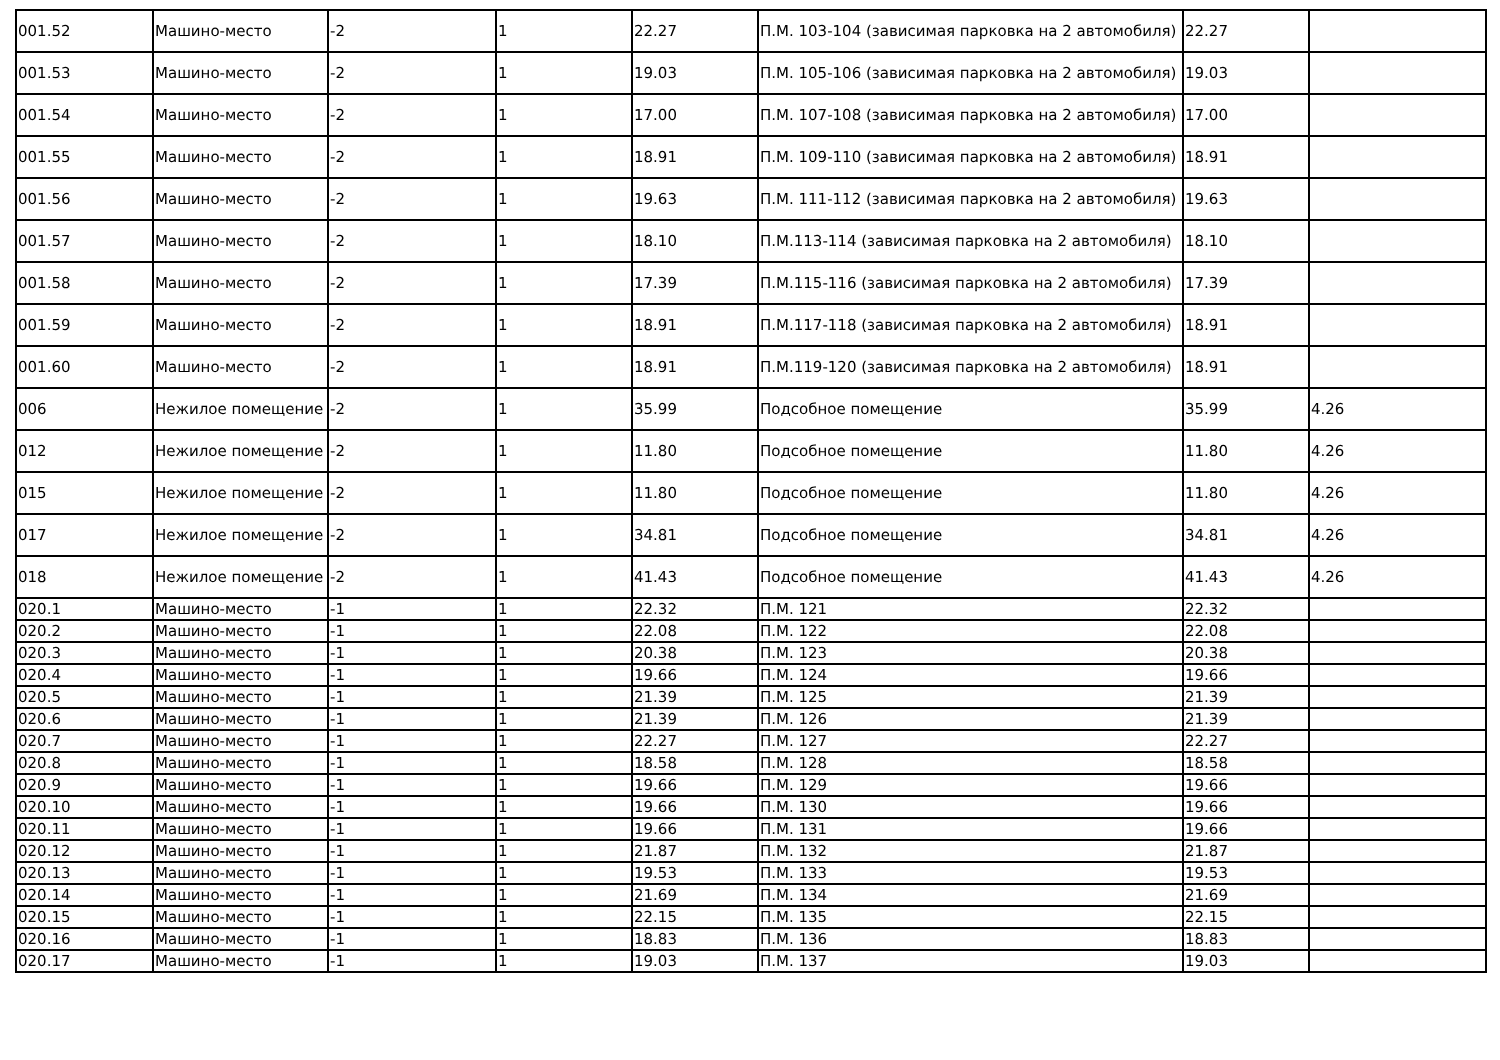| 001.52 | Машино-место | -2 | 1 | 22.27 | П.М. 103-104 (зависимая парковка на 2 автомобиля) | 22.27 | |
| 001.53 | Машино-место | -2 | 1 | 19.03 | П.М. 105-106 (зависимая парковка на 2 автомобиля) | 19.03 | |
| 001.54 | Машино-место | -2 | 1 | 17.00 | П.М. 107-108 (зависимая парковка на 2 автомобиля) | 17.00 | |
| 001.55 | Машино-место | -2 | 1 | 18.91 | П.М. 109-110 (зависимая парковка на 2 автомобиля) | 18.91 | |
| 001.56 | Машино-место | -2 | 1 | 19.63 | П.М. 111-112 (зависимая парковка на 2 автомобиля) | 19.63 | |
| 001.57 | Машино-место | -2 | 1 | 18.10 | П.М.113-114 (зависимая парковка на 2 автомобиля) | 18.10 | |
| 001.58 | Машино-место | -2 | 1 | 17.39 | П.М.115-116 (зависимая парковка на 2 автомобиля) | 17.39 | |
| 001.59 | Машино-место | -2 | 1 | 18.91 | П.М.117-118 (зависимая парковка на 2 автомобиля) | 18.91 | |
| 001.60 | Машино-место | -2 | 1 | 18.91 | П.М.119-120 (зависимая парковка на 2 автомобиля) | 18.91 | |
| 006 | Нежилое помещение | -2 | 1 | 35.99 | Подсобное помещение | 35.99 | 4.26 |
| 012 | Нежилое помещение | -2 | 1 | 11.80 | Подсобное помещение | 11.80 | 4.26 |
| 015 | Нежилое помещение | -2 | 1 | 11.80 | Подсобное помещение | 11.80 | 4.26 |
| 017 | Нежилое помещение | -2 | 1 | 34.81 | Подсобное помещение | 34.81 | 4.26 |
| 018 | Нежилое помещение | -2 | 1 | 41.43 | Подсобное помещение | 41.43 | 4.26 |
| 020.1 | Машино-место | -1 | 1 | 22.32 | П.М. 121 | 22.32 | |
| 020.2 | Машино-место | -1 | 1 | 22.08 | П.М. 122 | 22.08 | |
| 020.3 | Машино-место | -1 | 1 | 20.38 | П.М. 123 | 20.38 | |
| 020.4 | Машино-место | -1 | 1 | 19.66 | П.М. 124 | 19.66 | |
| 020.5 | Машино-место | -1 | 1 | 21.39 | П.М. 125 | 21.39 | |
| 020.6 | Машино-место | -1 | 1 | 21.39 | П.М. 126 | 21.39 | |
| 020.7 | Машино-место | -1 | 1 | 22.27 | П.М. 127 | 22.27 | |
| 020.8 | Машино-место | -1 | 1 | 18.58 | П.М. 128 | 18.58 | |
| 020.9 | Машино-место | -1 | 1 | 19.66 | П.М. 129 | 19.66 | |
| 020.10 | Машино-место | -1 | 1 | 19.66 | П.М. 130 | 19.66 | |
| 020.11 | Машино-место | -1 | 1 | 19.66 | П.М. 131 | 19.66 | |
| 020.12 | Машино-место | -1 | 1 | 21.87 | П.М. 132 | 21.87 | |
| 020.13 | Машино-место | -1 | 1 | 19.53 | П.М. 133 | 19.53 | |
| 020.14 | Машино-место | -1 | 1 | 21.69 | П.М. 134 | 21.69 | |
| 020.15 | Машино-место | -1 | 1 | 22.15 | П.М. 135 | 22.15 | |
| 020.16 | Машино-место | -1 | 1 | 18.83 | П.М. 136 | 18.83 | |
| 020.17 | Машино-место | -1 | 1 | 19.03 | П.М. 137 | 19.03 | |